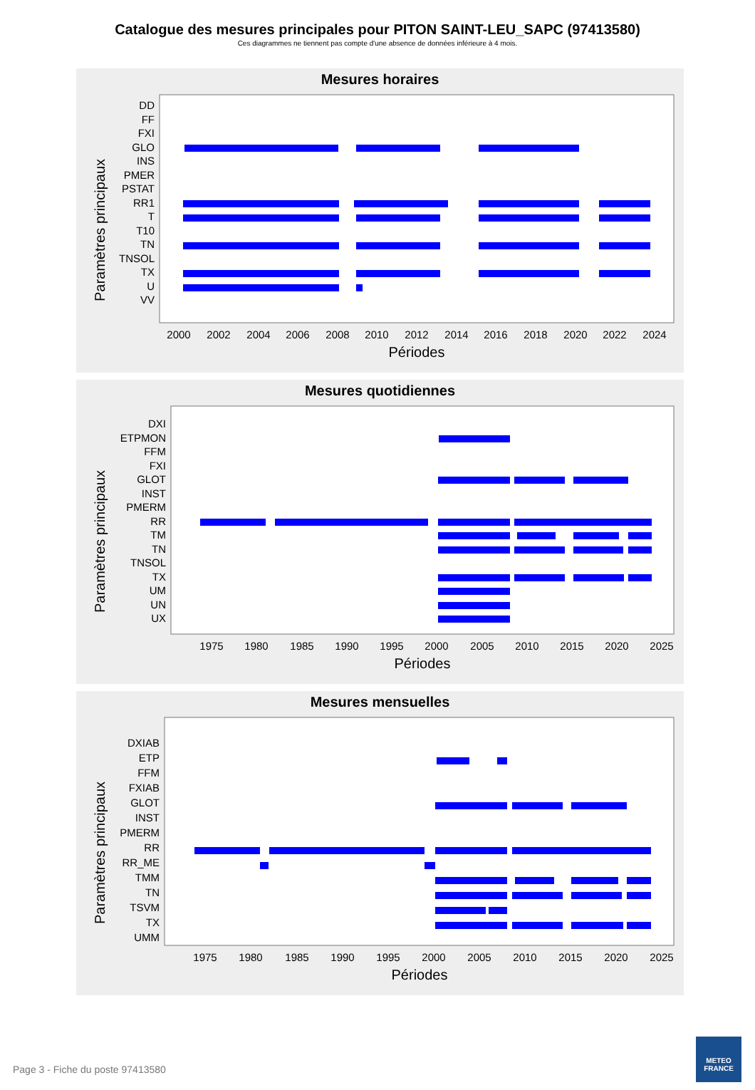Catalogue des mesures principales pour PITON SAINT-LEU_SAPC (97413580)
Ces diagrammes ne tiennent pas compte d'une absence de données inférieure à 4 mois.
Mesures horaires
Paramètres principaux
DD
FF
FXI
GLO
INS
PMER
PSTAT
RR1
T
T10
TN
TNSOL
TX
U
VV
2000
2002
2004
2006
2008
2010
2012
2014
2016
2018
2020
2022
2024
Périodes
Mesures quotidiennes
Paramètres principaux
DXI
ETPMON
FFM
FXI
GLOT
INST
PMERM
RR
TM
TN
TNSOL
TX
UM
UN
UX
1975
1980
1985
1990
1995
2000
2005
2010
2015
2020
2025
Périodes
Mesures mensuelles
Paramètres principaux
DXIAB
ETP
FFM
FXIAB
GLOT
INST
PMERM
RR
RR_ME
TMM
TN
TSVM
TX
UMM
1975
1980
1985
1990
1995
2000
2005
2010
2015
2020
2025
Périodes
Page 3 - Fiche du poste 97413580
METEO
FRANCE